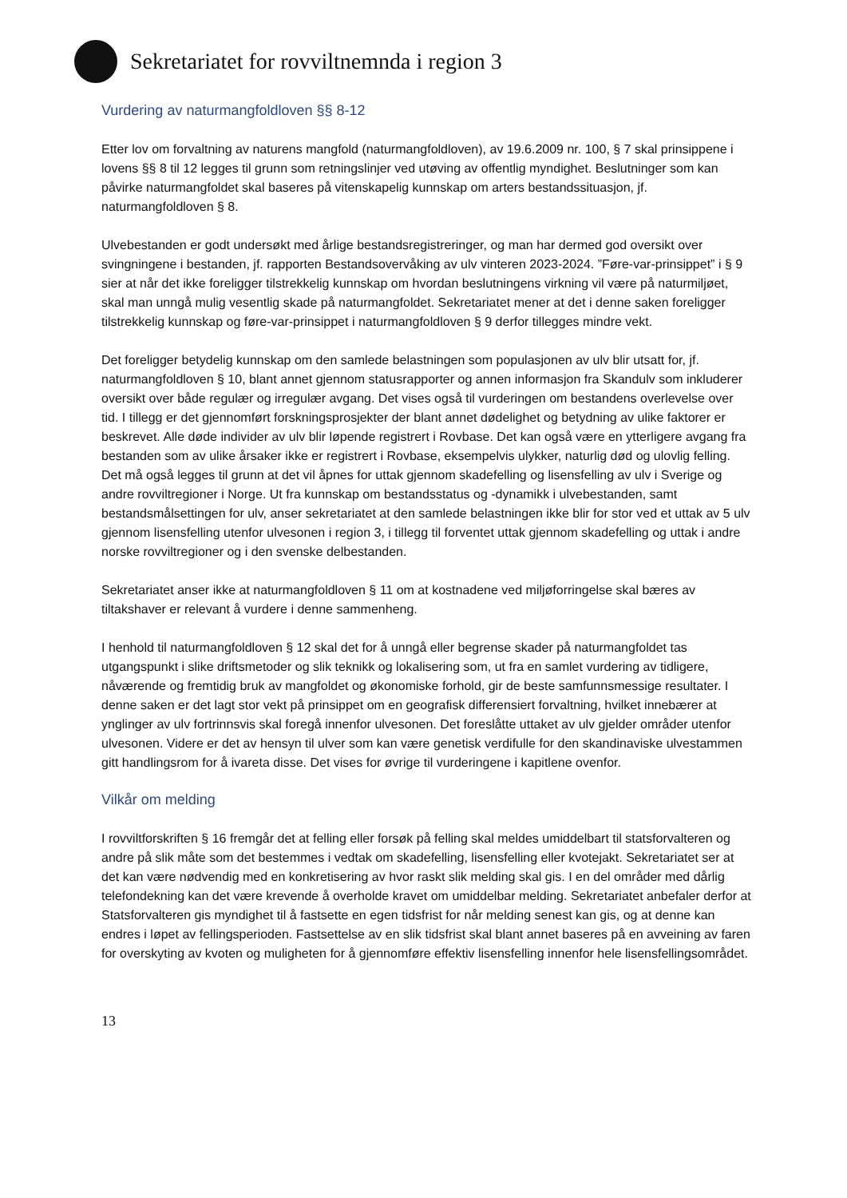Sekretariatet for rovviltnemnda i region 3
Vurdering av naturmangfoldloven §§ 8-12
Etter lov om forvaltning av naturens mangfold (naturmangfoldloven), av 19.6.2009 nr. 100, § 7 skal prinsippene i lovens §§ 8 til 12 legges til grunn som retningslinjer ved utøving av offentlig myndighet. Beslutninger som kan påvirke naturmangfoldet skal baseres på vitenskapelig kunnskap om arters bestandssituasjon, jf. naturmangfoldloven § 8.
Ulvebestanden er godt undersøkt med årlige bestandsregistreringer, og man har dermed god oversikt over svingningene i bestanden, jf. rapporten Bestandsovervåking av ulv vinteren 2023-2024. ”Føre-var-prinsippet” i § 9 sier at når det ikke foreligger tilstrekkelig kunnskap om hvordan beslutningens virkning vil være på naturmiljøet, skal man unngå mulig vesentlig skade på naturmangfoldet. Sekretariatet mener at det i denne saken foreligger tilstrekkelig kunnskap og føre-var-prinsippet i naturmangfoldloven § 9 derfor tillegges mindre vekt.
Det foreligger betydelig kunnskap om den samlede belastningen som populasjonen av ulv blir utsatt for, jf. naturmangfoldloven § 10, blant annet gjennom statusrapporter og annen informasjon fra Skandulv som inkluderer oversikt over både regulær og irregulær avgang. Det vises også til vurderingen om bestandens overlevelse over tid. I tillegg er det gjennomført forskningsprosjekter der blant annet dødelighet og betydning av ulike faktorer er beskrevet. Alle døde individer av ulv blir løpende registrert i Rovbase. Det kan også være en ytterligere avgang fra bestanden som av ulike årsaker ikke er registrert i Rovbase, eksempelvis ulykker, naturlig død og ulovlig felling. Det må også legges til grunn at det vil åpnes for uttak gjennom skadefelling og lisensfelling av ulv i Sverige og andre rovviltregioner i Norge. Ut fra kunnskap om bestandsstatus og -dynamikk i ulvebestanden, samt bestandsmålsettingen for ulv, anser sekretariatet at den samlede belastningen ikke blir for stor ved et uttak av 5 ulv gjennom lisensfelling utenfor ulvesonen i region 3, i tillegg til forventet uttak gjennom skadefelling og uttak i andre norske rovviltregioner og i den svenske delbestanden.
Sekretariatet anser ikke at naturmangfoldloven § 11 om at kostnadene ved miljøforringelse skal bæres av tiltakshaver er relevant å vurdere i denne sammenheng.
I henhold til naturmangfoldloven § 12 skal det for å unngå eller begrense skader på naturmangfoldet tas utgangspunkt i slike driftsmetoder og slik teknikk og lokalisering som, ut fra en samlet vurdering av tidligere, nåværende og fremtidig bruk av mangfoldet og økonomiske forhold, gir de beste samfunnsmessige resultater. I denne saken er det lagt stor vekt på prinsippet om en geografisk differensiert forvaltning, hvilket innebærer at ynglinger av ulv fortrinnsvis skal foregå innenfor ulvesonen. Det foreslåtte uttaket av ulv gjelder områder utenfor ulvesonen. Videre er det av hensyn til ulver som kan være genetisk verdifulle for den skandinaviske ulvestammen gitt handlingsrom for å ivareta disse. Det vises for øvrige til vurderingene i kapitlene ovenfor.
Vilkår om melding
I rovviltforskriften § 16 fremgår det at felling eller forsøk på felling skal meldes umiddelbart til statsforvalteren og andre på slik måte som det bestemmes i vedtak om skadefelling, lisensfelling eller kvotejakt. Sekretariatet ser at det kan være nødvendig med en konkretisering av hvor raskt slik melding skal gis. I en del områder med dårlig telefondekning kan det være krevende å overholde kravet om umiddelbar melding. Sekretariatet anbefaler derfor at Statsforvalteren gis myndighet til å fastsette en egen tidsfrist for når melding senest kan gis, og at denne kan endres i løpet av fellingsperioden. Fastsettelse av en slik tidsfrist skal blant annet baseres på en avveining av faren for overskyting av kvoten og muligheten for å gjennomføre effektiv lisensfelling innenfor hele lisensfellingsområdet.
13